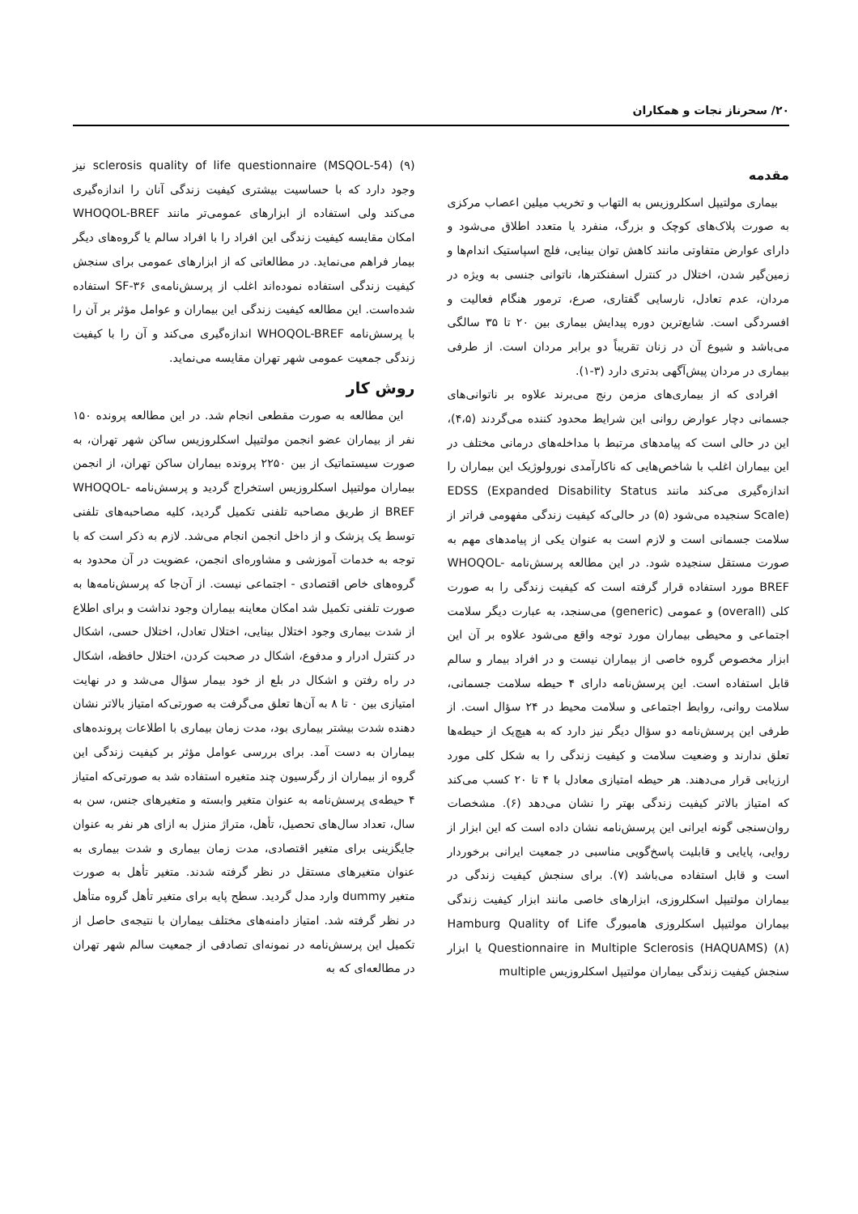۲۰/ سحرناز نجات و همکاران
مقدمه
بیماری مولتیپل اسکلروزیس به التهاب و تخریب میلین اعصاب مرکزی به صورت پلاک‌های کوچک و بزرگ، منفرد یا متعدد اطلاق می‌شود و دارای عوارض متفاوتی مانند کاهش توان بینایی، فلج اسپاستیک اندام‌ها و زمین‌گیر شدن، اختلال در کنترل اسفنکترها، ناتوانی جنسی به ویژه در مردان، عدم تعادل، نارسایی گفتاری، صرع، ترمور هنگام فعالیت و افسردگی است. شایع‌ترین دوره پیدایش بیماری بین ۲۰ تا ۳۵ سالگی می‌باشد و شیوع آن در زنان تقریباً دو برابر مردان است. از طرفی بیماری در مردان پیش‌آگهی بدتری دارد (۳-۱).
افرادی که از بیماری‌های مزمن رنج می‌برند علاوه بر ناتوانی‌های جسمانی دچار عوارض روانی این شرایط محدود کننده می‌گردند (۴،۵)، این در حالی است که پیامدهای مرتبط با مداخله‌های درمانی مختلف در این بیماران اغلب با شاخص‌هایی که ناکارآمدی نورولوژیک این بیماران را اندازه‌گیری می‌کند مانند EDSS (Expanded Disability Status Scale) سنجیده می‌شود (۵) در حالی‌که کیفیت زندگی مفهومی فراتر از سلامت جسمانی است و لازم است به عنوان یکی از پیامدهای مهم به صورت مستقل سنجیده شود. در این مطالعه پرسش‌نامه WHOQOL-BREF مورد استفاده قرار گرفته است که کیفیت زندگی را به صورت کلی (overall) و عمومی (generic) می‌سنجد، به عبارت دیگر سلامت اجتماعی و محیطی بیماران مورد توجه واقع می‌شود علاوه بر آن این ابزار مخصوص گروه خاصی از بیماران نیست و در افراد بیمار و سالم قابل استفاده است. این پرسش‌نامه دارای ۴ حیطه سلامت جسمانی، سلامت روانی، روابط اجتماعی و سلامت محیط در ۲۴ سؤال است. از طرفی این پرسش‌نامه دو سؤال دیگر نیز دارد که به هیچ‌یک از حیطه‌ها تعلق ندارند و وضعیت سلامت و کیفیت زندگی را به شکل کلی مورد ارزیابی قرار می‌دهند. هر حیطه امتیازی معادل با ۴ تا ۲۰ کسب می‌کند که امتیاز بالاتر کیفیت زندگی بهتر را نشان می‌دهد (۶). مشخصات روان‌سنجی گونه ایرانی این پرسش‌نامه نشان داده است که این ابزار از روایی، پایایی و قابلیت پاسخ‌گویی مناسبی در جمعیت ایرانی برخوردار است و قابل استفاده می‌باشد (۷). برای سنجش کیفیت زندگی در بیماران مولتیپل اسکلروزی، ابزارهای خاصی مانند ابزار کیفیت زندگی بیماران مولتیپل اسکلروزی هامبورگ Hamburg Quality of Life Questionnaire in Multiple Sclerosis (HAQUAMS) (۸) یا ابزار سنجش کیفیت زندگی بیماران مولتیپل اسکلروزیس multiple
sclerosis quality of life questionnaire (MSQOL-54) (۹) نیز وجود دارد که با حساسیت بیشتری کیفیت زندگی آنان را اندازه‌گیری می‌کند ولی استفاده از ابزارهای عمومی‌تر مانند WHOQOL-BREF امکان مقایسه کیفیت زندگی این افراد را با افراد سالم یا گروه‌های دیگر بیمار فراهم می‌نماید. در مطالعاتی که از ابزارهای عمومی برای سنجش کیفیت زندگی استفاده نموده‌اند اغلب از پرسش‌نامه‌ی SF-۳۶ استفاده شده‌است. این مطالعه کیفیت زندگی این بیماران و عوامل مؤثر بر آن را با پرسش‌نامه WHOQOL-BREF اندازه‌گیری می‌کند و آن را با کیفیت زندگی جمعیت عمومی شهر تهران مقایسه می‌نماید.
روش کار
این مطالعه به صورت مقطعی انجام شد. در این مطالعه پرونده ۱۵۰ نفر از بیماران عضو انجمن مولتیپل اسکلروزیس ساکن شهر تهران، به صورت سیستماتیک از بین ۲۲۵۰ پرونده بیماران ساکن تهران، از انجمن بیماران مولتیپل اسکلروزیس استخراج گردید و پرسش‌نامه WHOQOL-BREF از طریق مصاحبه تلفنی تکمیل گردید، کلیه مصاحبه‌های تلفنی توسط یک پزشک و از داخل انجمن انجام می‌شد. لازم به ذکر است که با توجه به خدمات آموزشی و مشاوره‌ای انجمن، عضویت در آن محدود به گروه‌های خاص اقتصادی - اجتماعی نیست. از آن‌جا که پرسش‌نامه‌ها به صورت تلفنی تکمیل شد امکان معاینه بیماران وجود نداشت و برای اطلاع از شدت بیماری وجود اختلال بینایی، اختلال تعادل، اختلال حسی، اشکال در کنترل ادرار و مدفوع، اشکال در صحبت کردن، اختلال حافظه، اشکال در راه رفتن و اشکال در بلع از خود بیمار سؤال می‌شد و در نهایت امتیازی بین ۰ تا ۸ به آن‌ها تعلق می‌گرفت به صورتی‌که امتیاز بالاتر نشان دهنده شدت بیشتر بیماری بود، مدت زمان بیماری با اطلاعات پرونده‌های بیماران به دست آمد. برای بررسی عوامل مؤثر بر کیفیت زندگی این گروه از بیماران از رگرسیون چند متغیره استفاده شد به صورتی‌که امتیاز ۴ حیطه‌ی پرسش‌نامه به عنوان متغیر وابسته و متغیرهای جنس، سن به سال، تعداد سال‌های تحصیل، تأهل، متراژ منزل به ازای هر نفر به عنوان جایگزینی برای متغیر اقتصادی، مدت زمان بیماری و شدت بیماری به عنوان متغیرهای مستقل در نظر گرفته شدند. متغیر تأهل به صورت متغیر dummy وارد مدل گردید. سطح پایه برای متغیر تأهل گروه متأهل در نظر گرفته شد. امتیاز دامنه‌های مختلف بیماران با نتیجه‌ی حاصل از تکمیل این پرسش‌نامه در نمونه‌ای تصادفی از جمعیت سالم شهر تهران در مطالعه‌ای که به